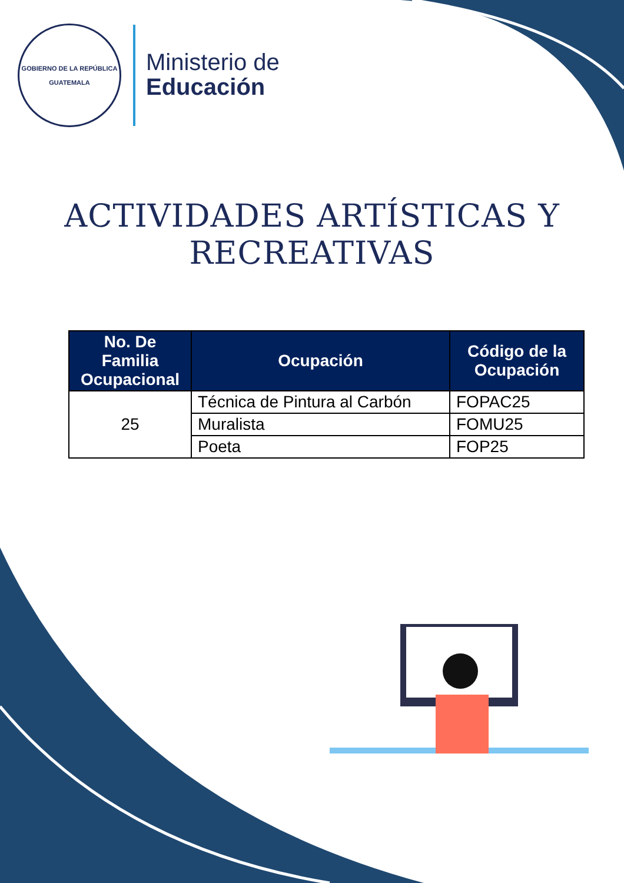GOBIERNO DE LA REPÚBLICA
GUATEMALA
Ministerio de
Educación
ACTIVIDADES ARTÍSTICAS Y RECREATIVAS
| No. De Familia Ocupacional | Ocupación | Código de la Ocupación |
| --- | --- | --- |
| 25 | Técnica de Pintura al Carbón | FOPAC25 |
| | Muralista | FOMU25 |
| | Poeta | FOP25 |